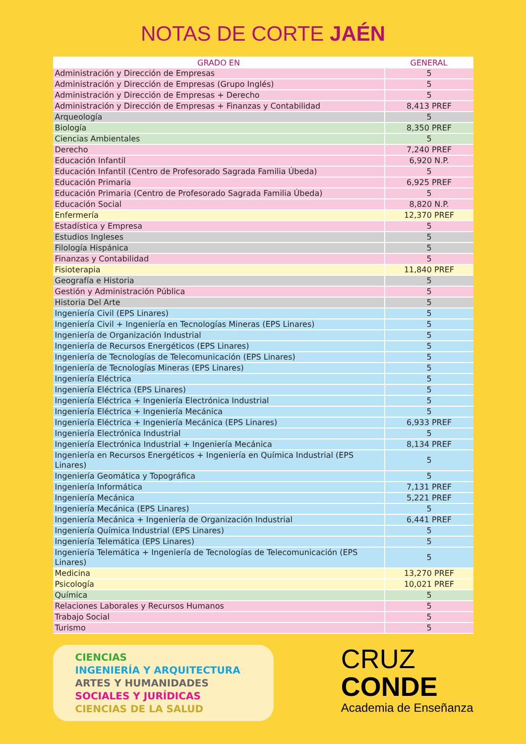NOTAS DE CORTE JAÉN
| GRADO EN | GENERAL |
| --- | --- |
| Administración y Dirección de Empresas | 5 |
| Administración y Dirección de Empresas (Grupo Inglés) | 5 |
| Administración y Dirección de Empresas + Derecho | 5 |
| Administración y Dirección de Empresas + Finanzas y Contabilidad | 8,413 PREF |
| Arqueología | 5 |
| Biología | 8,350 PREF |
| Ciencias Ambientales | 5 |
| Derecho | 7,240 PREF |
| Educación Infantil | 6,920 N.P. |
| Educación Infantil (Centro de Profesorado Sagrada Familia Úbeda) | 5 |
| Educación Primaria | 6,925 PREF |
| Educación Primaria (Centro de Profesorado Sagrada Familia Úbeda) | 5 |
| Educación Social | 8,820 N.P. |
| Enfermería | 12,370 PREF |
| Estadística y Empresa | 5 |
| Estudios Ingleses | 5 |
| Filología Hispánica | 5 |
| Finanzas y Contabilidad | 5 |
| Fisioterapia | 11,840 PREF |
| Geografía e Historia | 5 |
| Gestión y Administración Pública | 5 |
| Historia Del Arte | 5 |
| Ingeniería Civil (EPS Linares) | 5 |
| Ingeniería Civil + Ingeniería en Tecnologías Mineras (EPS Linares) | 5 |
| Ingeniería de Organización Industrial | 5 |
| Ingeniería de Recursos Energéticos (EPS Linares) | 5 |
| Ingeniería de Tecnologías de Telecomunicación (EPS Linares) | 5 |
| Ingeniería de Tecnologías Mineras (EPS Linares) | 5 |
| Ingeniería Eléctrica | 5 |
| Ingeniería Eléctrica (EPS Linares) | 5 |
| Ingeniería Eléctrica + Ingeniería Electrónica Industrial | 5 |
| Ingeniería Eléctrica + Ingeniería Mecánica | 5 |
| Ingeniería Eléctrica + Ingeniería Mecánica (EPS Linares) | 6,933 PREF |
| Ingeniería Electrónica Industrial | 5 |
| Ingeniería Electrónica Industrial + Ingeniería Mecánica | 8,134 PREF |
| Ingeniería en Recursos Energéticos + Ingeniería en Química Industrial (EPS Linares) | 5 |
| Ingeniería Geomática y Topográfica | 5 |
| Ingeniería Informática | 7,131 PREF |
| Ingeniería Mecánica | 5,221 PREF |
| Ingeniería Mecánica (EPS Linares) | 5 |
| Ingeniería Mecánica + Ingeniería de Organización Industrial | 6,441 PREF |
| Ingeniería Química Industrial (EPS Linares) | 5 |
| Ingeniería Telemática (EPS Linares) | 5 |
| Ingeniería Telemática + Ingeniería de Tecnologías de Telecomunicación (EPS Linares) | 5 |
| Medicina | 13,270 PREF |
| Psicología | 10,021 PREF |
| Química | 5 |
| Relaciones Laborales y Recursos Humanos | 5 |
| Trabajo Social | 5 |
| Turismo | 5 |
CIENCIAS
INGENIERÍA Y ARQUITECTURA
ARTES Y HUMANIDADES
SOCIALES Y JURÍDICAS
CIENCIAS DE LA SALUD
CRUZ
CONDE
Academia de Enseñanza